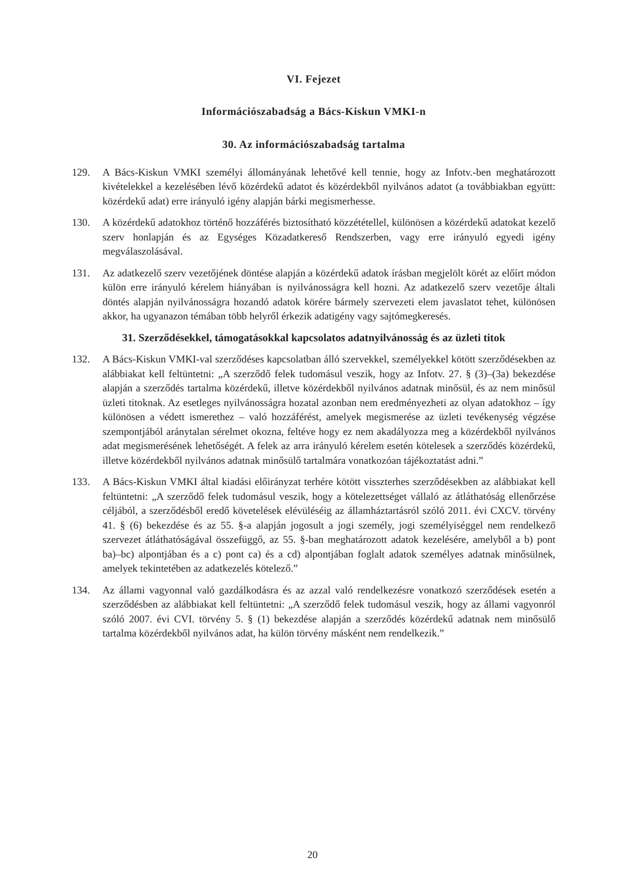VI. Fejezet
Információszabadság a Bács-Kiskun VMKI-n
30. Az információszabadság tartalma
129. A Bács-Kiskun VMKI személyi állományának lehetővé kell tennie, hogy az Infotv.-ben meghatározott kivételekkel a kezelésében lévő közérdekű adatot és közérdekből nyilvános adatot (a továbbiakban együtt: közérdekű adat) erre irányuló igény alapján bárki megismerhesse.
130. A közérdekű adatokhoz történő hozzáférés biztosítható közzététellel, különösen a közérdekű adatokat kezelő szerv honlapján és az Egységes Közadatkereső Rendszerben, vagy erre irányuló egyedi igény megválaszolásával.
131. Az adatkezelő szerv vezetőjének döntése alapján a közérdekű adatok írásban megjelölt körét az előírt módon külön erre irányuló kérelem hiányában is nyilvánosságra kell hozni. Az adatkezelő szerv vezetője általi döntés alapján nyilvánosságra hozandó adatok körére bármely szervezeti elem javaslatot tehet, különösen akkor, ha ugyanazon témában több helyről érkezik adatigény vagy sajtómegkeresés.
31. Szerződésekkel, támogatásokkal kapcsolatos adatnyilvánosság és az üzleti titok
132. A Bács-Kiskun VMKI-val szerződéses kapcsolatban álló szervekkel, személyekkel kötött szerződésekben az alábbiakat kell feltüntetni: „A szerződő felek tudomásul veszik, hogy az Infotv. 27. § (3)–(3a) bekezdése alapján a szerződés tartalma közérdekű, illetve közérdekből nyilvános adatnak minősül, és az nem minősül üzleti titoknak. Az esetleges nyilvánosságra hozatal azonban nem eredményezheti az olyan adatokhoz – így különösen a védett ismerethez – való hozzáférést, amelyek megismerése az üzleti tevékenység végzése szempontjából aránytalan sérelmet okozna, feltéve hogy ez nem akadályozza meg a közérdekből nyilvános adat megismerésének lehetőségét. A felek az arra irányuló kérelem esetén kötelesek a szerződés közérdekű, illetve közérdekből nyilvános adatnak minősülő tartalmára vonatkozóan tájékoztatást adni.”
133. A Bács-Kiskun VMKI által kiadási előirányzat terhére kötött visszterhes szerződésekben az alábbiakat kell feltüntetni: „A szerződő felek tudomásul veszik, hogy a kötelezettséget vállaló az átláthatóság ellenőrzése céljából, a szerződésből eredő követelések elévüléséig az államháztartásról szóló 2011. évi CXCV. törvény 41. § (6) bekezdése és az 55. §-a alapján jogosult a jogi személy, jogi személyiséggel nem rendelkező szervezet átláthatóságával összefüggő, az 55. §-ban meghatározott adatok kezelésére, amelyből a b) pont ba)–bc) alpontjában és a c) pont ca) és a cd) alpontjában foglalt adatok személyes adatnak minősülnek, amelyek tekintetében az adatkezelés kötelező.”
134. Az állami vagyonnal való gazdálkodásra és az azzal való rendelkezésre vonatkozó szerződések esetén a szerződésben az alábbiakat kell feltüntetni: „A szerződő felek tudomásul veszik, hogy az állami vagyonról szóló 2007. évi CVI. törvény 5. § (1) bekezdése alapján a szerződés közérdekű adatnak nem minősülő tartalma közérdekből nyilvános adat, ha külön törvény másként nem rendelkezik.”
20